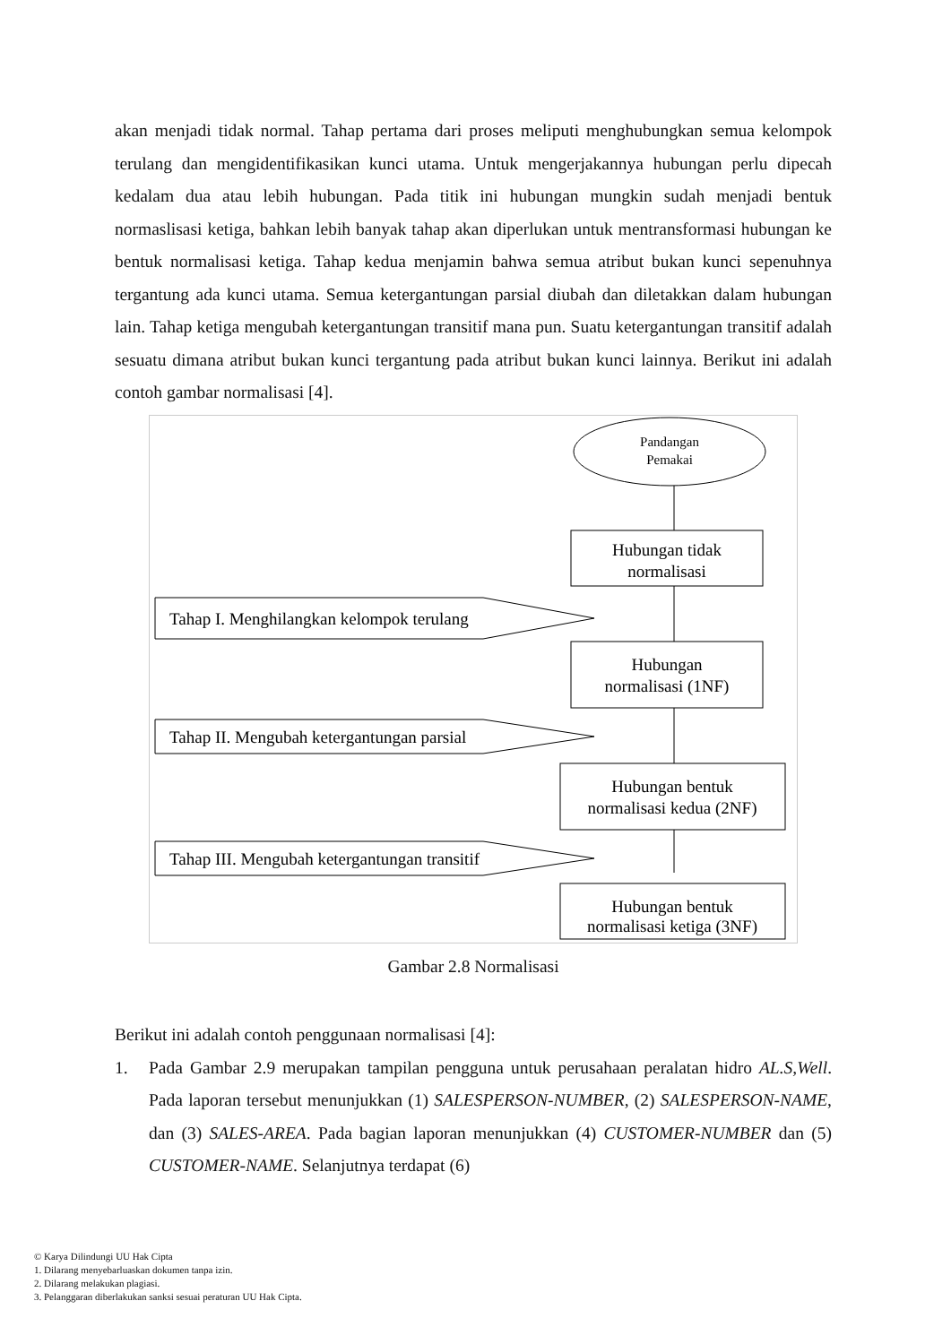akan menjadi tidak normal. Tahap pertama dari proses meliputi menghubungkan semua kelompok terulang dan mengidentifikasikan kunci utama. Untuk mengerjakannya hubungan perlu dipecah kedalam dua atau lebih hubungan. Pada titik ini hubungan mungkin sudah menjadi bentuk normaslisasi ketiga, bahkan lebih banyak tahap akan diperlukan untuk mentransformasi hubungan ke bentuk normalisasi ketiga. Tahap kedua menjamin bahwa semua atribut bukan kunci sepenuhnya tergantung ada kunci utama. Semua ketergantungan parsial diubah dan diletakkan dalam hubungan lain. Tahap ketiga mengubah ketergantungan transitif mana pun. Suatu ketergantungan transitif adalah sesuatu dimana atribut bukan kunci tergantung pada atribut bukan kunci lainnya. Berikut ini adalah contoh gambar normalisasi [4].
Pandangan
Pemakai
Hubungan tidak
normalisasi
Hubungan
normalisasi (1NF)
Hubungan bentuk
normalisasi kedua (2NF)
Hubungan bentuk
normalisasi ketiga (3NF)
Tahap I. Menghilangkan kelompok terulang
Tahap II. Mengubah ketergantungan parsial
Tahap III. Mengubah ketergantungan transitif
Gambar 2.8 Normalisasi
Berikut ini adalah contoh penggunaan normalisasi [4]:
1. Pada Gambar 2.9 merupakan tampilan pengguna untuk perusahaan peralatan hidro AL.S,Well. Pada laporan tersebut menunjukkan (1) SALESPERSON-NUMBER, (2) SALESPERSON-NAME, dan (3) SALES-AREA. Pada bagian laporan menunjukkan (4) CUSTOMER-NUMBER dan (5) CUSTOMER-NAME. Selanjutnya terdapat (6)
© Karya Dilindungi UU Hak Cipta
1. Dilarang menyebarluaskan dokumen tanpa izin.
2. Dilarang melakukan plagiasi.
3. Pelanggaran diberlakukan sanksi sesuai peraturan UU Hak Cipta.